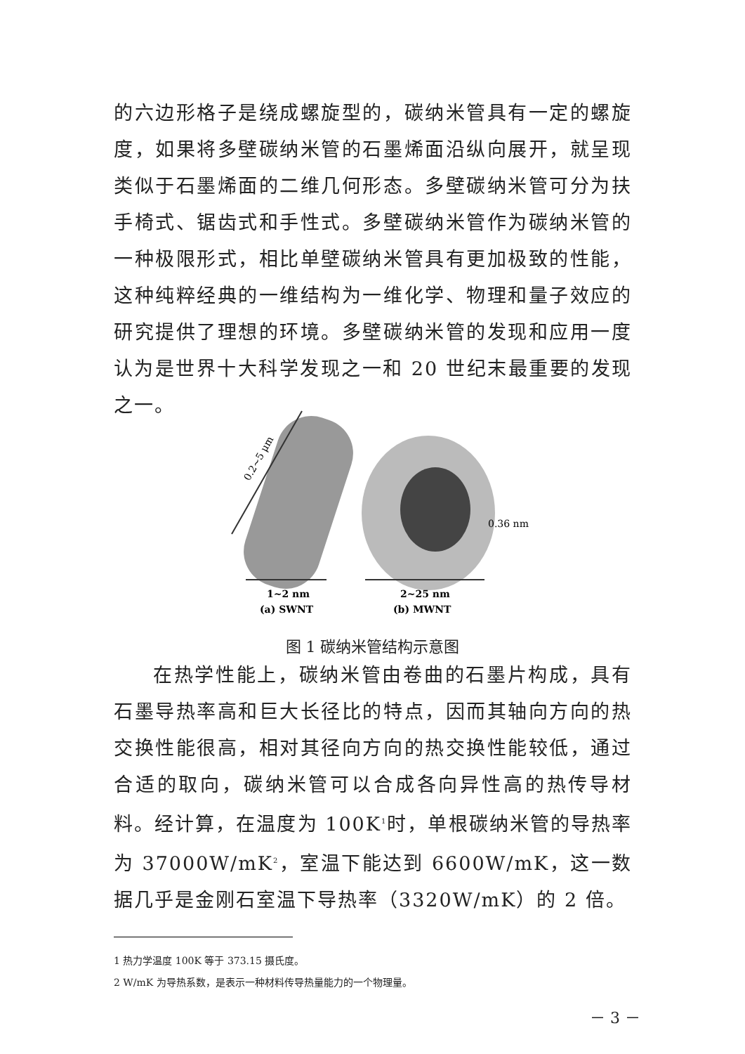的六边形格子是绕成螺旋型的，碳纳米管具有一定的螺旋度，如果将多壁碳纳米管的石墨烯面沿纵向展开，就呈现类似于石墨烯面的二维几何形态。多壁碳纳米管可分为扶手椅式、锯齿式和手性式。多壁碳纳米管作为碳纳米管的一种极限形式，相比单壁碳纳米管具有更加极致的性能，这种纯粹经典的一维结构为一维化学、物理和量子效应的研究提供了理想的环境。多壁碳纳米管的发现和应用一度认为是世界十大科学发现之一和 20 世纪末最重要的发现之一。
0.2~5 μm
0.36 nm
1~2 nm
(a) SWNT
2~25 nm
(b) MWNT
图 1 碳纳米管结构示意图
在热学性能上，碳纳米管由卷曲的石墨片构成，具有石墨导热率高和巨大长径比的特点，因而其轴向方向的热交换性能很高，相对其径向方向的热交换性能较低，通过合适的取向，碳纳米管可以合成各向异性高的热传导材料。经计算，在温度为 100K<sup>1</sup>时，单根碳纳米管的导热率为 37000W/mK<sup>2</sup>，室温下能达到 6600W/mK，这一数据几乎是金刚石室温下导热率（3320W/mK）的 2 倍。
1 热力学温度 100K 等于 373.15 摄氏度。
2 W/mK 为导热系数，是表示一种材料传导热量能力的一个物理量。
－ 3 －